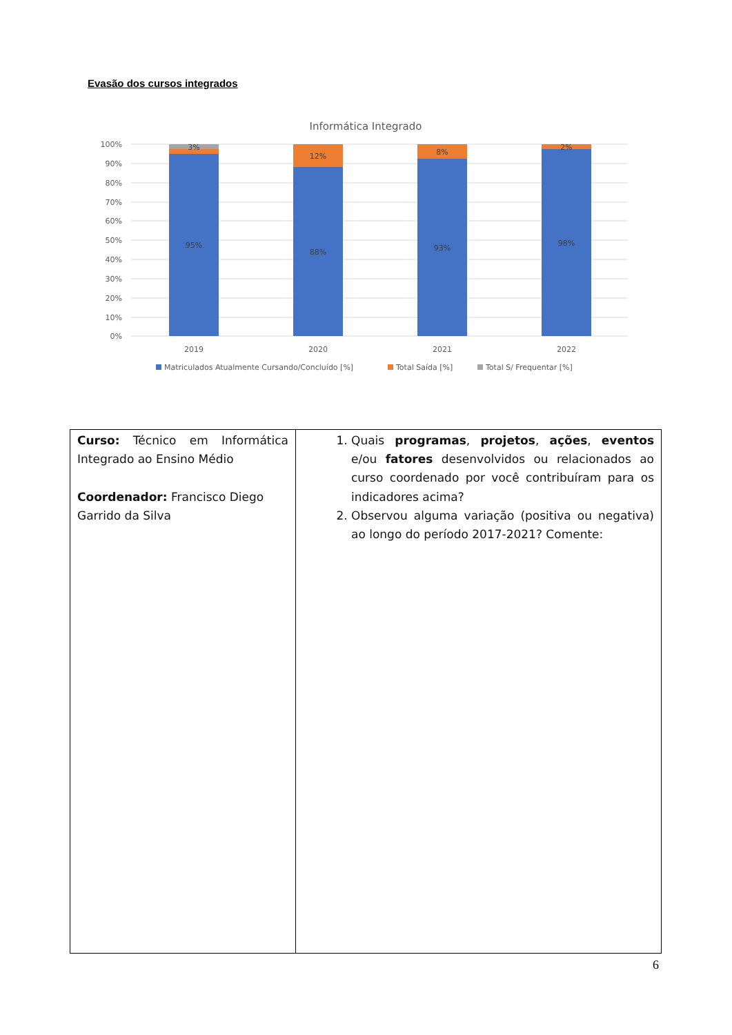Evasão dos cursos integrados
Informática Integrado
100%
90%
80%
70%
60%
50%
40%
30%
20%
10%
0%
3%
12%
8%
2%
95%
88%
93%
98%
2019
2020
2021
2022
Matriculados Atualmente Cursando/Concluído [%]
Total Saída [%]
Total S/ Frequentar [%]
| Curso: Técnico em Informática Integrado ao Ensino Médio Coordenador: Francisco Diego Garrido da Silva | 1. Quais programas , projetos , ações , eventos e/ou fatores desenvolvidos ou relacionados ao curso coordenado por você contribuíram para os indicadores acima? 2. Observou alguma variação (positiva ou negativa) ao longo do período 2017-2021? Comente: |
6